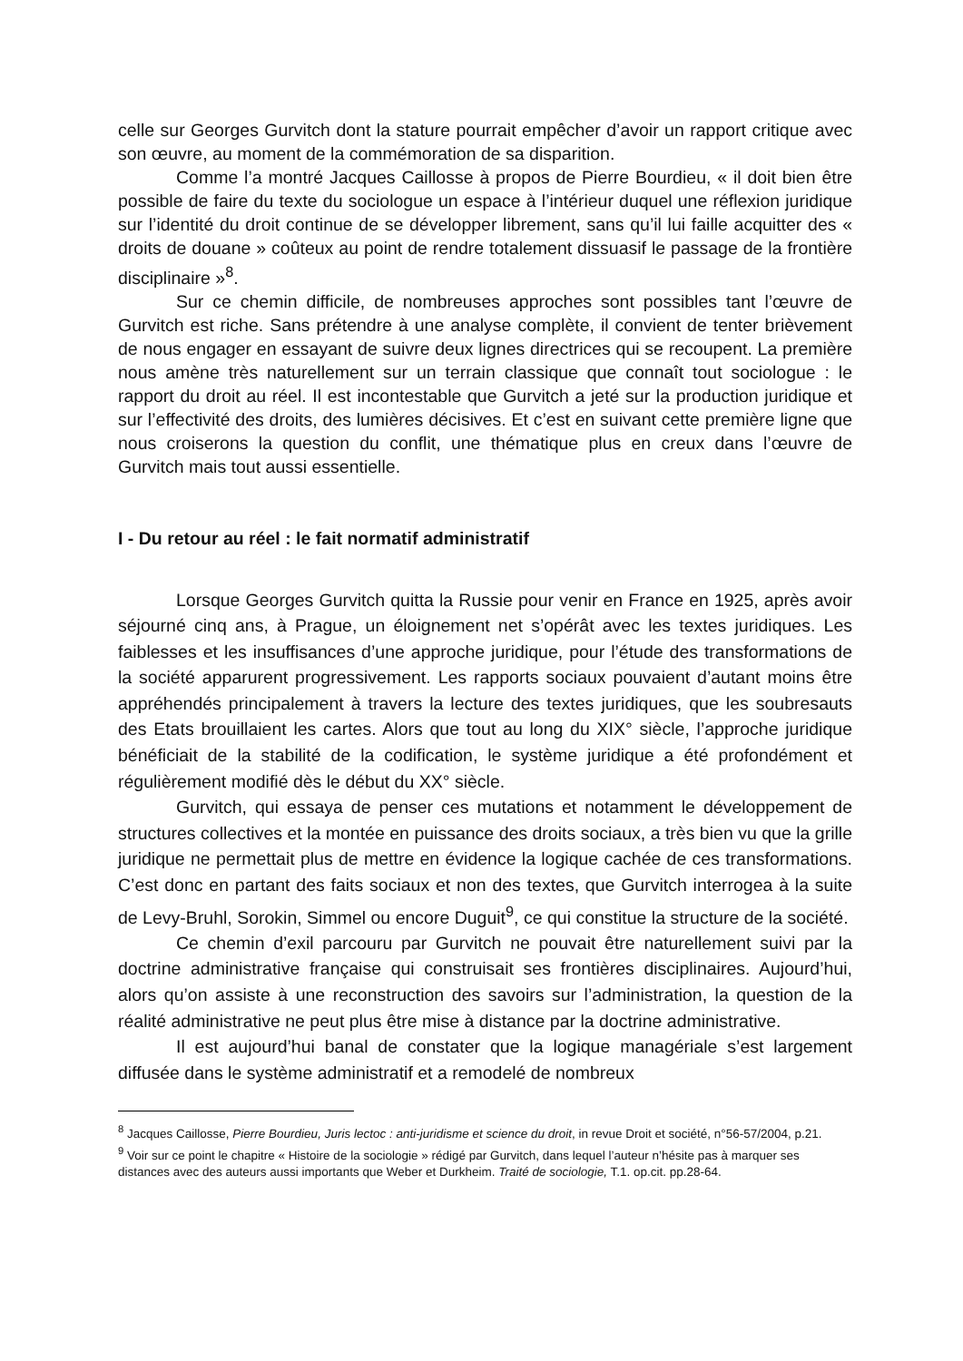celle sur Georges Gurvitch dont la stature pourrait empêcher d’avoir un rapport critique avec son œuvre, au moment de la commémoration de sa disparition.
Comme l’a montré Jacques Caillosse à propos de Pierre Bourdieu, « il doit bien être possible de faire du texte du sociologue un espace à l’intérieur duquel une réflexion juridique sur l’identité du droit continue de se développer librement, sans qu’il lui faille acquitter des « droits de douane » coûteux au point de rendre totalement dissuasif le passage de la frontière disciplinaire »<sup>8</sup>.
Sur ce chemin difficile, de nombreuses approches sont possibles tant l’œuvre de Gurvitch est riche. Sans prétendre à une analyse complète, il convient de tenter brièvement de nous engager en essayant de suivre deux lignes directrices qui se recoupent. La première nous amène très naturellement sur un terrain classique que connaît tout sociologue : le rapport du droit au réel. Il est incontestable que Gurvitch a jeté sur la production juridique et sur l’effectivité des droits, des lumières décisives. Et c’est en suivant cette première ligne que nous croiserons la question du conflit, une thématique plus en creux dans l’œuvre de Gurvitch mais tout aussi essentielle.
I - Du retour au réel : le fait normatif administratif
Lorsque Georges Gurvitch quitta la Russie pour venir en France en 1925, après avoir séjourné cinq ans, à Prague, un éloignement net s’opérât avec les textes juridiques. Les faiblesses et les insuffisances d’une approche juridique, pour l’étude des transformations de la société apparurent progressivement. Les rapports sociaux pouvaient d’autant moins être appréhendés principalement à travers la lecture des textes juridiques, que les soubresauts des Etats brouillaient les cartes. Alors que tout au long du XIX° siècle, l’approche juridique bénéficiait de la stabilité de la codification, le système juridique a été profondément et régulièrement modifié dès le début du XX° siècle.
Gurvitch, qui essaya de penser ces mutations et notamment le développement de structures collectives et la montée en puissance des droits sociaux, a très bien vu que la grille juridique ne permettait plus de mettre en évidence la logique cachée de ces transformations. C’est donc en partant des faits sociaux et non des textes, que Gurvitch interrogea à la suite de Levy-Bruhl, Sorokin, Simmel ou encore Duguit<sup>9</sup>, ce qui constitue la structure de la société.
Ce chemin d’exil parcouru par Gurvitch ne pouvait être naturellement suivi par la doctrine administrative française qui construisait ses frontières disciplinaires. Aujourd’hui, alors qu’on assiste à une reconstruction des savoirs sur l’administration, la question de la réalité administrative ne peut plus être mise à distance par la doctrine administrative.
Il est aujourd’hui banal de constater que la logique managériale s’est largement diffusée dans le système administratif et a remodelé de nombreux
<sup>8</sup> Jacques Caillosse, Pierre Bourdieu, Juris lectoc : anti-juridisme et science du droit, in revue Droit et société, n°56-57/2004, p.21.
<sup>9</sup> Voir sur ce point le chapitre « Histoire de la sociologie » rédigé par Gurvitch, dans lequel l’auteur n’hésite pas à marquer ses distances avec des auteurs aussi importants que Weber et Durkheim. Traité de sociologie, T.1. op.cit. pp.28-64.